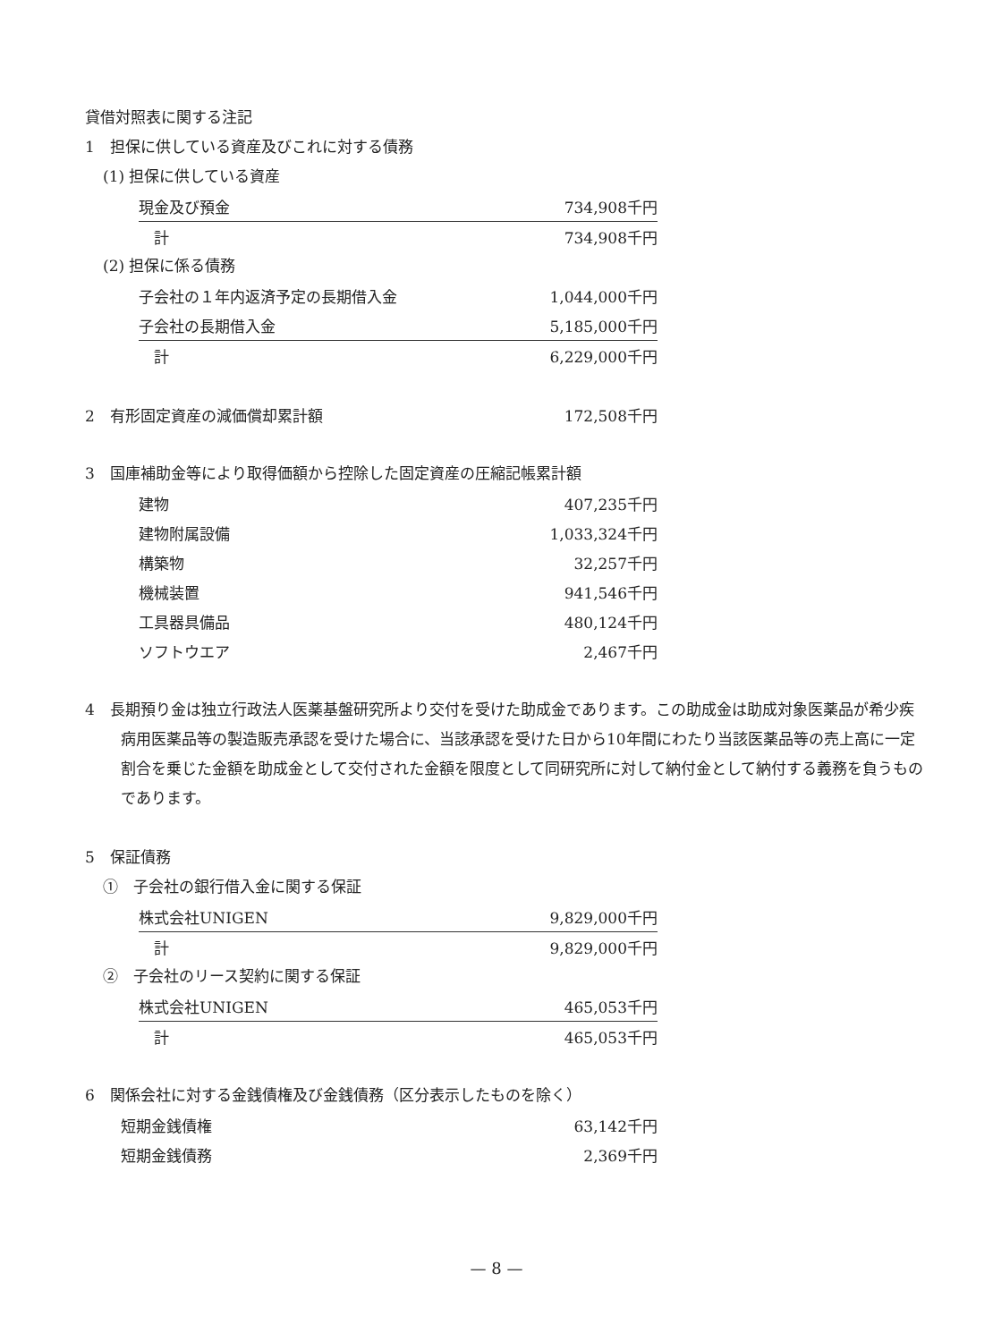貸借対照表に関する注記
1　担保に供している資産及びこれに対する債務
(1) 担保に供している資産
| 現金及び預金 | 734,908千円 |
| 計 | 734,908千円 |
(2) 担保に係る債務
| 子会社の１年内返済予定の長期借入金 | 1,044,000千円 |
| 子会社の長期借入金 | 5,185,000千円 |
| 計 | 6,229,000千円 |
| 2 有形固定資産の減価償却累計額 | 172,508千円 |
3　国庫補助金等により取得価額から控除した固定資産の圧縮記帳累計額
| 建物 | 407,235千円 |
| 建物附属設備 | 1,033,324千円 |
| 構築物 | 32,257千円 |
| 機械装置 | 941,546千円 |
| 工具器具備品 | 480,124千円 |
| ソフトウエア | 2,467千円 |
4　長期預り金は独立行政法人医薬基盤研究所より交付を受けた助成金であります。この助成金は助成対象医薬品が希少疾病用医薬品等の製造販売承認を受けた場合に、当該承認を受けた日から10年間にわたり当該医薬品等の売上高に一定割合を乗じた金額を助成金として交付された金額を限度として同研究所に対して納付金として納付する義務を負うものであります。
5　保証債務
①　子会社の銀行借入金に関する保証
| 株式会社UNIGEN | 9,829,000千円 |
| 計 | 9,829,000千円 |
②　子会社のリース契約に関する保証
| 株式会社UNIGEN | 465,053千円 |
| 計 | 465,053千円 |
6　関係会社に対する金銭債権及び金銭債務（区分表示したものを除く）
| 短期金銭債権 | 63,142千円 |
| 短期金銭債務 | 2,369千円 |
— 8 —